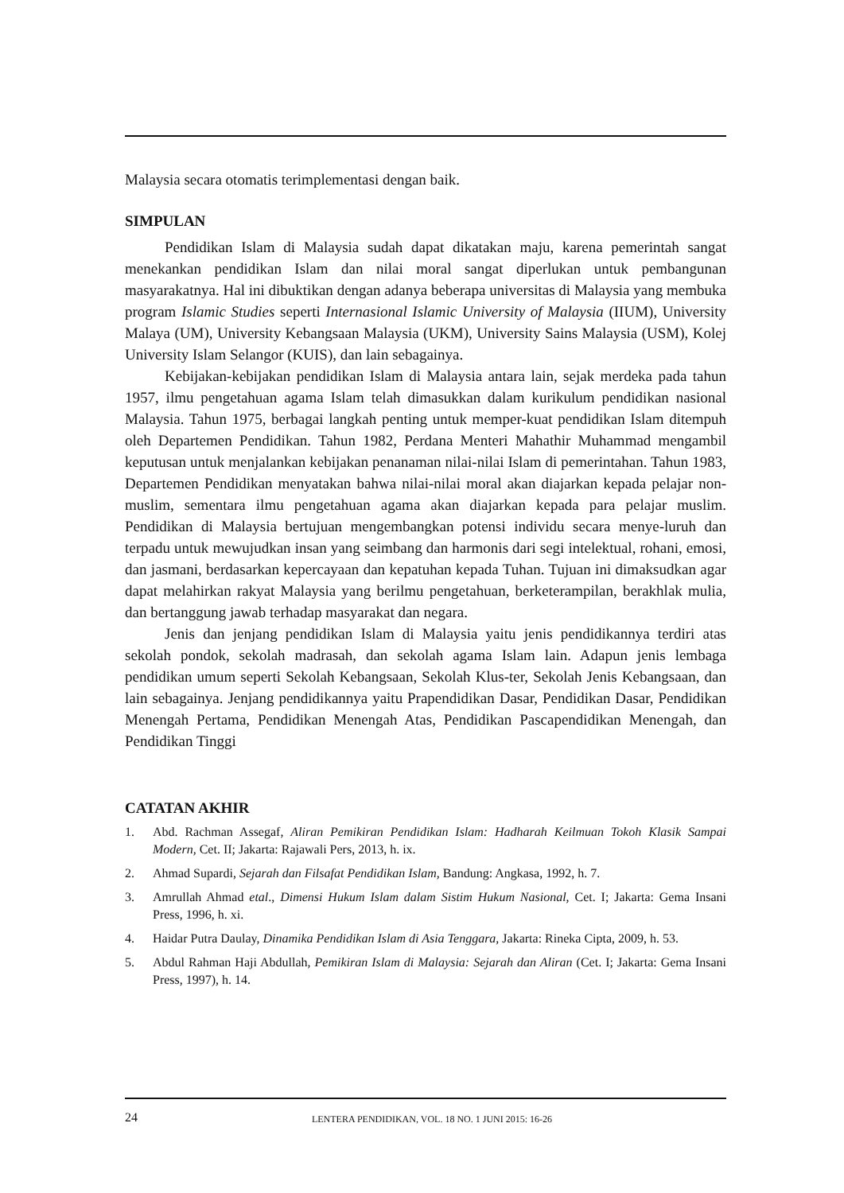Malaysia secara otomatis terimplementasi dengan baik.
SIMPULAN
Pendidikan Islam di Malaysia sudah dapat dikatakan maju, karena pemerintah sangat menekankan pendidikan Islam dan nilai moral sangat diperlukan untuk pembangunan masyarakatnya. Hal ini dibuktikan dengan adanya beberapa universitas di Malaysia yang membuka program Islamic Studies seperti Internasional Islamic University of Malaysia (IIUM), University Malaya (UM), University Kebangsaan Malaysia (UKM), University Sains Malaysia (USM), Kolej University Islam Selangor (KUIS), dan lain sebagainya.
Kebijakan-kebijakan pendidikan Islam di Malaysia antara lain, sejak merdeka pada tahun 1957, ilmu pengetahuan agama Islam telah dimasukkan dalam kurikulum pendidikan nasional Malaysia. Tahun 1975, berbagai langkah penting untuk memper-kuat pendidikan Islam ditempuh oleh Departemen Pendidikan. Tahun 1982, Perdana Menteri Mahathir Muhammad mengambil keputusan untuk menjalankan kebijakan penanaman nilai-nilai Islam di pemerintahan. Tahun 1983, Departemen Pendidikan menyatakan bahwa nilai-nilai moral akan diajarkan kepada pelajar non-muslim, sementara ilmu pengetahuan agama akan diajarkan kepada para pelajar muslim. Pendidikan di Malaysia bertujuan mengembangkan potensi individu secara menye-luruh dan terpadu untuk mewujudkan insan yang seimbang dan harmonis dari segi intelektual, rohani, emosi, dan jasmani, berdasarkan kepercayaan dan kepatuhan kepada Tuhan. Tujuan ini dimaksudkan agar dapat melahirkan rakyat Malaysia yang berilmu pengetahuan, berketerampilan, berakhlak mulia, dan bertanggung jawab terhadap masyarakat dan negara.
Jenis dan jenjang pendidikan Islam di Malaysia yaitu jenis pendidikannya terdiri atas sekolah pondok, sekolah madrasah, dan sekolah agama Islam lain. Adapun jenis lembaga pendidikan umum seperti Sekolah Kebangsaan, Sekolah Klus-ter, Sekolah Jenis Kebangsaan, dan lain sebagainya. Jenjang pendidikannya yaitu Prapendidikan Dasar, Pendidikan Dasar, Pendidikan Menengah Pertama, Pendidikan Menengah Atas, Pendidikan Pascapendidikan Menengah, dan Pendidikan Tinggi
CATATAN AKHIR
1. Abd. Rachman Assegaf, Aliran Pemikiran Pendidikan Islam: Hadharah Keilmuan Tokoh Klasik Sampai Modern, Cet. II; Jakarta: Rajawali Pers, 2013, h. ix.
2. Ahmad Supardi, Sejarah dan Filsafat Pendidikan Islam, Bandung: Angkasa, 1992, h. 7.
3. Amrullah Ahmad etal., Dimensi Hukum Islam dalam Sistim Hukum Nasional, Cet. I; Jakarta: Gema Insani Press, 1996, h. xi.
4. Haidar Putra Daulay, Dinamika Pendidikan Islam di Asia Tenggara, Jakarta: Rineka Cipta, 2009, h. 53.
5. Abdul Rahman Haji Abdullah, Pemikiran Islam di Malaysia: Sejarah dan Aliran (Cet. I; Jakarta: Gema Insani Press, 1997), h. 14.
24 LENTERA PENDIDIKAN, VOL. 18 NO. 1 JUNI 2015: 16-26